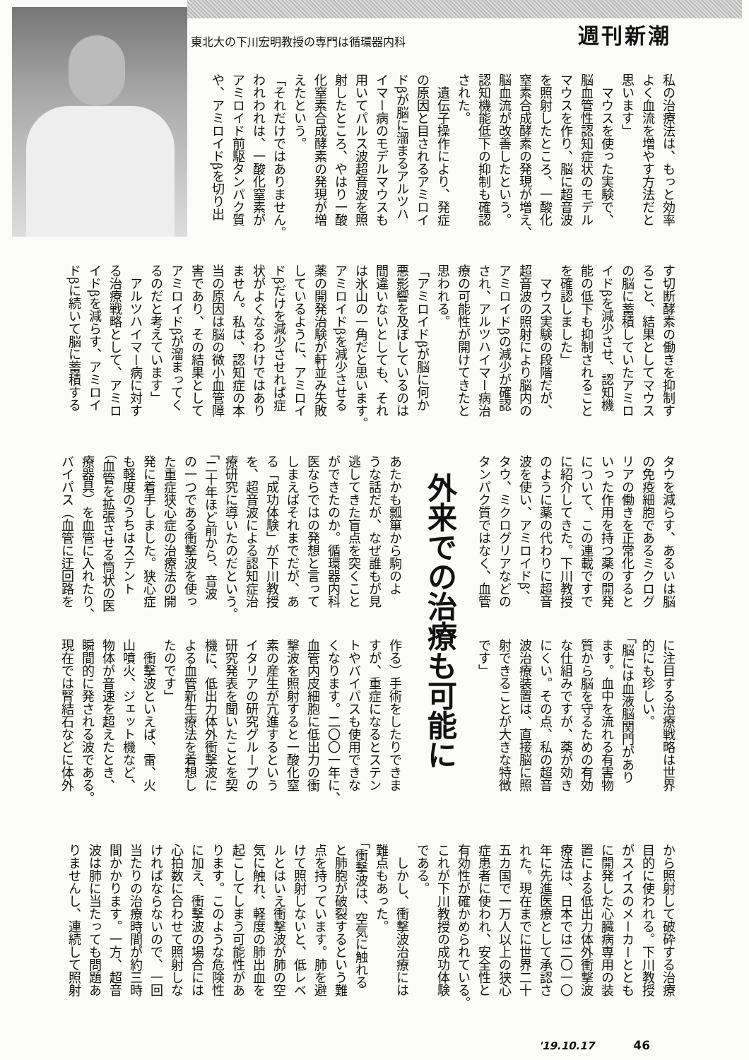東北大の下川宏明教授の専門は循環器内科
週刊新潮
私の治療法は、もっと効率
よく血流を増やす方法だと
思います」
　マウスを使った実験で、
脳血管性認知症状のモデル
マウスを作り、脳に超音波
を照射したところ、一酸化
窒素合成酵素の発現が増え、
脳血流が改善したという。
認知機能低下の抑制も確認
された。
　遺伝子操作により、発症
の原因と目されるアミロイ
ドβが脳に溜まるアルツハ
イマー病のモデルマウスも
用いてパルス波超音波を照
射したところ、やはり一酸
化窒素合成酵素の発現が増
えたという。
「それだけではありません。
われわれは、一酸化窒素が
アミロイド前駆タンパク質
や、アミロイドβを切り出
す切断酵素の働きを抑制す
ること、結果としてマウス
の脳に蓄積していたアミロ
イドβを減少させ、認知機
能の低下も抑制されること
を確認しました」
　マウス実験の段階だが、
超音波の照射により脳内の
アミロイドβの減少が確認
され、アルツハイマー病治
療の可能性が開けてきたと
思われる。
「アミロイドβが脳に何か
悪影響を及ぼしているのは
間違いないとしても、それ
は氷山の一角だと思います。
アミロイドβを減少させる
薬の開発治験が軒並み失敗
しているように、アミロイ
ドβだけを減少させれば症
状がよくなるわけではあり
ません。私は、認知症の本
当の原因は脳の微小血管障
害であり、その結果として
アミロイドβが溜まってく
るのだと考えています」
　アルツハイマー病に対す
る治療戦略として、アミロ
イドβを減らす、アミロイ
ドβに続いて脳に蓄積する
タウを減らす、あるいは脳
の免疫細胞であるミクログ
リアの働きを正常化すると
いった作用を持つ薬の開発
について、この連載ですで
に紹介してきた。下川教授
のように薬の代わりに超音
波を使い、アミロイドβ、
タウ、ミクログリアなどの
タンパク質ではなく、血管
に注目する治療戦略は世界
的にも珍しい。
「脳には血液脳関門があり
ます。血中を流れる有害物
質から脳を守るための有効
な仕組みですが、薬が効き
にくい。その点、私の超音
波治療装置は、直接脳に照
射できることが大きな特徴
です」
外来での治療も可能に
あたかも瓢箪から駒のよ
うな話だが、なぜ誰もが見
逃してきた盲点を突くこと
ができたのか。循環器内科
医ならではの発想と言って
しまえばそれまでだが、あ
る「成功体験」が下川教授
を、超音波による認知症治
療研究に導いたのだという。
「二十年ほど前から、音波
の一つである衝撃波を使っ
た重症狭心症の治療法の開
発に着手しました。狭心症
も軽度のうちはステント
（血管を拡張させる筒状の医
療器具）を血管に入れたり、
バイパス（血管に迂回路を
作る）手術をしたりできま
すが、重症になるとステン
トやバイパスも使用できな
くなります。二〇〇一年に、
血管内皮細胞に低出力の衝
撃波を照射すると一酸化窒
素の産生が亢進するという
イタリアの研究グループの
研究発表を聞いたことを契
機に、低出力体外衝撃波に
よる血管新生療法を着想し
たのです」
　衝撃波といえば、雷、火
山噴火、ジェット機など、
物体が音速を超えたとき、
瞬間的に発される波である。
現在では腎結石などに体外
から照射して破砕する治療
目的に使われる。下川教授
がスイスのメーカーととも
に開発した心臓病専用の装
置による低出力体外衝撃波
療法は、日本では二〇一〇
年に先進医療として承認さ
れた。現在までに世界二十
五カ国で一万人以上の狭心
症患者に使われ、安全性と
有効性が確かめられている。
これが下川教授の成功体験
である。
　しかし、衝撃波治療には
難点もあった。
「衝撃波は、空気に触れる
と肺胞が破裂するという難
点を持っています。肺を避
けて照射しないと、低レベ
ルとはいえ衝撃波が肺の空
気に触れ、軽度の肺出血を
起こしてしまう可能性があ
ります。このような危険性
に加え、衝撃波の場合には
心拍数に合わせて照射しな
ければならないので、一回
当たりの治療時間が約三時
間かかります。一方、超音
波は肺に当たっても問題あ
りませんし、連続して照射
'19.10.17 46